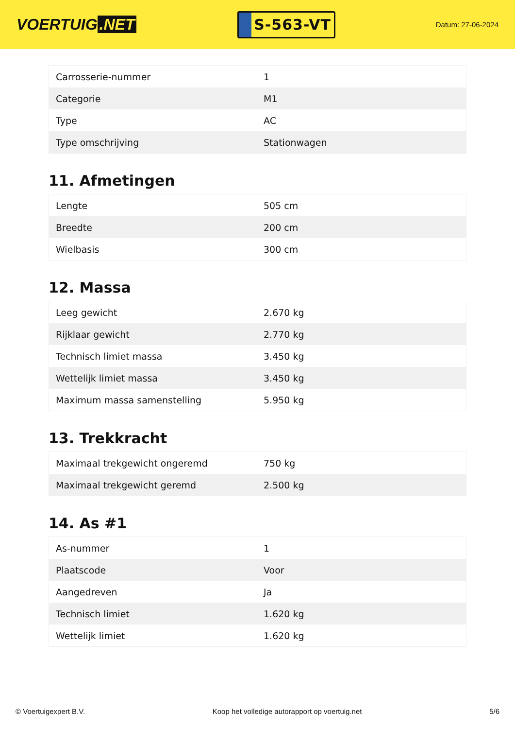VOERTUIG.NET
S-563-VT
Datum: 27-06-2024
| Carrosserie-nummer | 1 |
| Categorie | M1 |
| Type | AC |
| Type omschrijving | Stationwagen |
11. Afmetingen
| Lengte | 505 cm |
| Breedte | 200 cm |
| Wielbasis | 300 cm |
12. Massa
| Leeg gewicht | 2.670 kg |
| Rijklaar gewicht | 2.770 kg |
| Technisch limiet massa | 3.450 kg |
| Wettelijk limiet massa | 3.450 kg |
| Maximum massa samenstelling | 5.950 kg |
13. Trekkracht
| Maximaal trekgewicht ongeremd | 750 kg |
| Maximaal trekgewicht geremd | 2.500 kg |
14. As #1
| As-nummer | 1 |
| Plaatscode | Voor |
| Aangedreven | Ja |
| Technisch limiet | 1.620 kg |
| Wettelijk limiet | 1.620 kg |
© Voertuigexpert B.V. Koop het volledige autorapport op voertuig.net 5/6